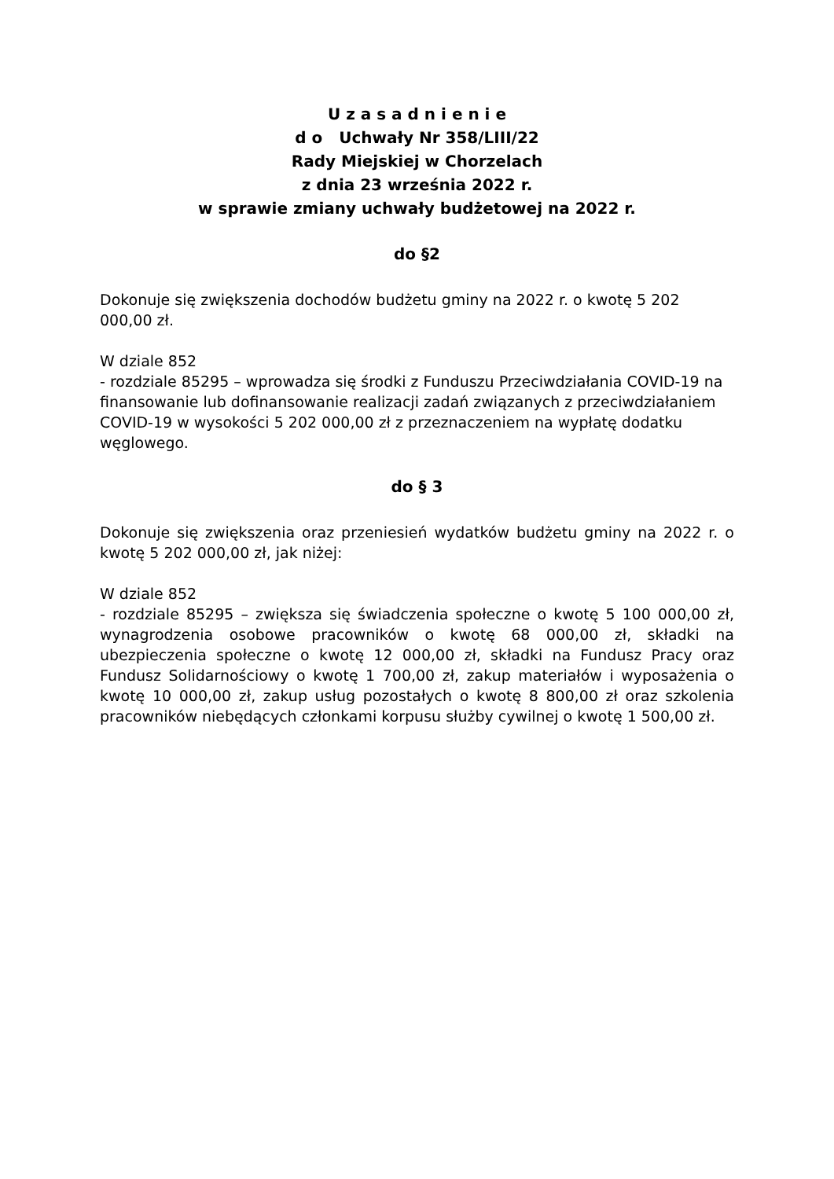U z a s a d n i e n i e
d o Uchwały Nr 358/LIII/22
Rady Miejskiej w Chorzelach
z dnia 23 września 2022 r.
w sprawie zmiany uchwały budżetowej na 2022 r.
do §2
Dokonuje się zwiększenia dochodów budżetu gminy na 2022 r. o kwotę 5 202 000,00 zł.
W dziale 852
- rozdziale 85295 – wprowadza się środki z Funduszu Przeciwdziałania COVID-19 na finansowanie lub dofinansowanie realizacji zadań związanych z przeciwdziałaniem COVID-19 w wysokości 5 202 000,00 zł z przeznaczeniem na wypłatę dodatku węglowego.
do § 3
Dokonuje się zwiększenia oraz przeniesień wydatków budżetu gminy na 2022 r. o kwotę 5 202 000,00 zł, jak niżej:
W dziale 852
- rozdziale 85295 – zwiększa się świadczenia społeczne o kwotę 5 100 000,00 zł, wynagrodzenia osobowe pracowników o kwotę 68 000,00 zł, składki na ubezpieczenia społeczne o kwotę 12 000,00 zł, składki na Fundusz Pracy oraz Fundusz Solidarnościowy o kwotę 1 700,00 zł, zakup materiałów i wyposażenia o kwotę 10 000,00 zł, zakup usług pozostałych o kwotę 8 800,00 zł oraz szkolenia pracowników niebędących członkami korpusu służby cywilnej o kwotę 1 500,00 zł.